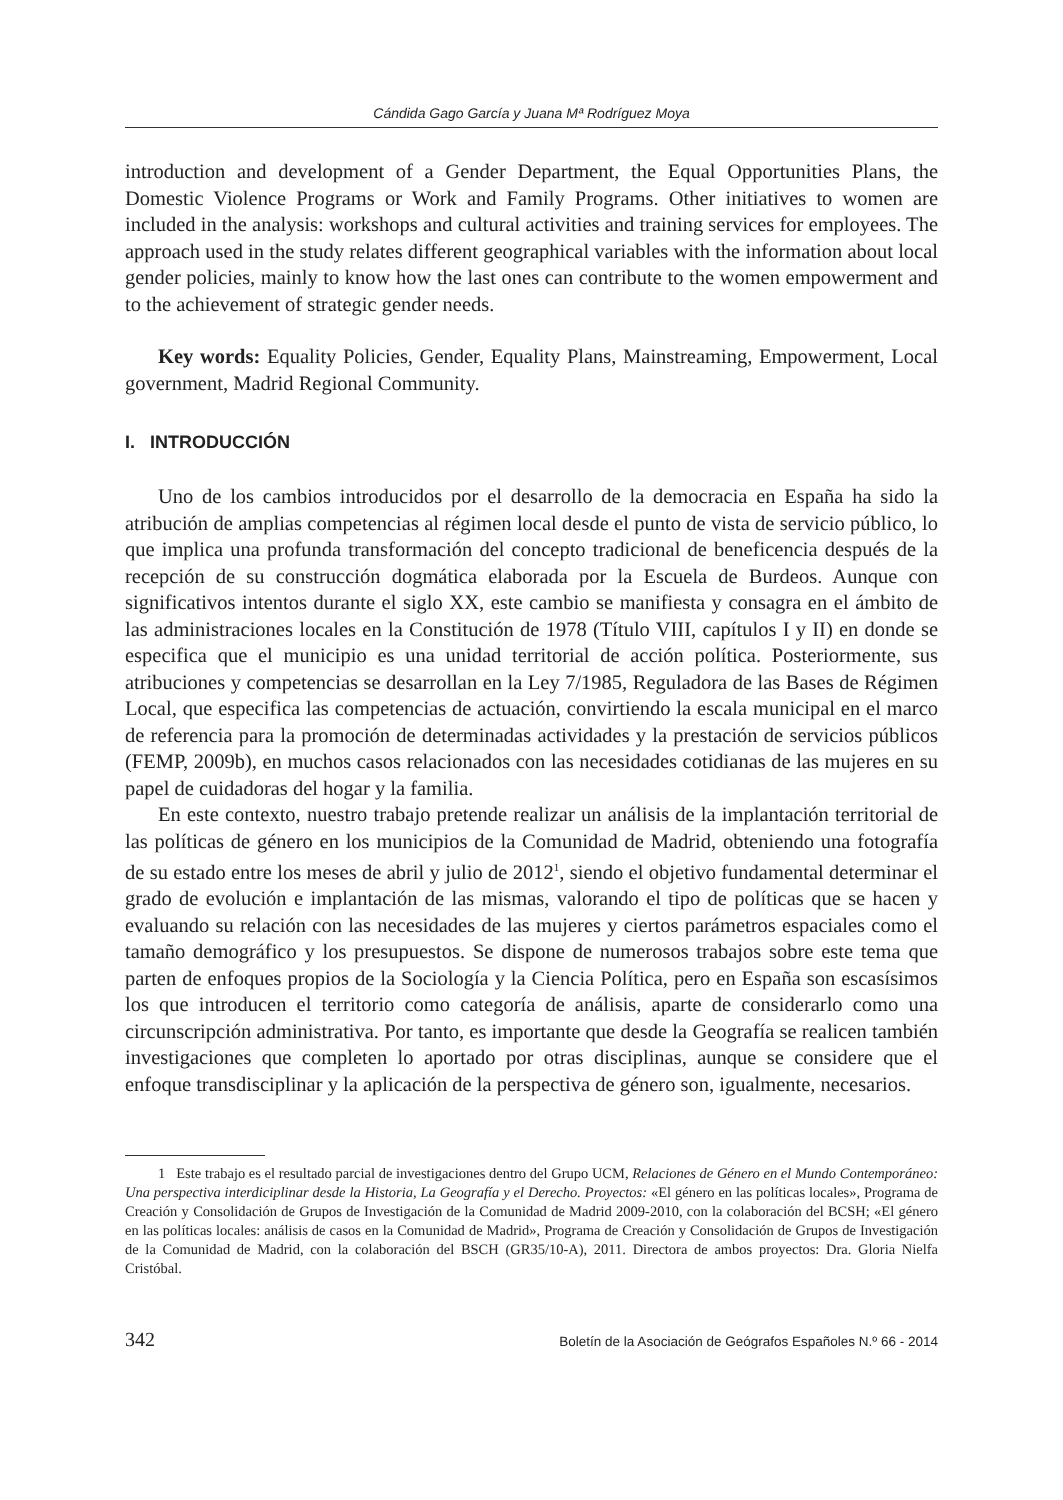Cándida Gago García y Juana Mª Rodríguez Moya
introduction and development of a Gender Department, the Equal Opportunities Plans, the Domestic Violence Programs or Work and Family Programs. Other initiatives to women are included in the analysis: workshops and cultural activities and training services for employees. The approach used in the study relates different geographical variables with the information about local gender policies, mainly to know how the last ones can contribute to the women empowerment and to the achievement of strategic gender needs.
Key words: Equality Policies, Gender, Equality Plans, Mainstreaming, Empowerment, Local government, Madrid Regional Community.
I. INTRODUCCIÓN
Uno de los cambios introducidos por el desarrollo de la democracia en España ha sido la atribución de amplias competencias al régimen local desde el punto de vista de servicio público, lo que implica una profunda transformación del concepto tradicional de beneficencia después de la recepción de su construcción dogmática elaborada por la Escuela de Burdeos. Aunque con significativos intentos durante el siglo XX, este cambio se manifiesta y consagra en el ámbito de las administraciones locales en la Constitución de 1978 (Título VIII, capítulos I y II) en donde se especifica que el municipio es una unidad territorial de acción política. Posteriormente, sus atribuciones y competencias se desarrollan en la Ley 7/1985, Reguladora de las Bases de Régimen Local, que especifica las competencias de actuación, convirtiendo la escala municipal en el marco de referencia para la promoción de determinadas actividades y la prestación de servicios públicos (FEMP, 2009b), en muchos casos relacionados con las necesidades cotidianas de las mujeres en su papel de cuidadoras del hogar y la familia.
En este contexto, nuestro trabajo pretende realizar un análisis de la implantación territorial de las políticas de género en los municipios de la Comunidad de Madrid, obteniendo una fotografía de su estado entre los meses de abril y julio de 2012<sup>1</sup>, siendo el objetivo fundamental determinar el grado de evolución e implantación de las mismas, valorando el tipo de políticas que se hacen y evaluando su relación con las necesidades de las mujeres y ciertos parámetros espaciales como el tamaño demográfico y los presupuestos. Se dispone de numerosos trabajos sobre este tema que parten de enfoques propios de la Sociología y la Ciencia Política, pero en España son escasísimos los que introducen el territorio como categoría de análisis, aparte de considerarlo como una circunscripción administrativa. Por tanto, es importante que desde la Geografía se realicen también investigaciones que completen lo aportado por otras disciplinas, aunque se considere que el enfoque transdisciplinar y la aplicación de la perspectiva de género son, igualmente, necesarios.
1 Este trabajo es el resultado parcial de investigaciones dentro del Grupo UCM, Relaciones de Género en el Mundo Contemporáneo: Una perspectiva interdiciplinar desde la Historia, La Geografía y el Derecho. Proyectos: «El género en las políticas locales», Programa de Creación y Consolidación de Grupos de Investigación de la Comunidad de Madrid 2009-2010, con la colaboración del BCSH; «El género en las políticas locales: análisis de casos en la Comunidad de Madrid», Programa de Creación y Consolidación de Grupos de Investigación de la Comunidad de Madrid, con la colaboración del BSCH (GR35/10-A), 2011. Directora de ambos proyectos: Dra. Gloria Nielfa Cristóbal.
342 Boletín de la Asociación de Geógrafos Españoles N.º 66 - 2014